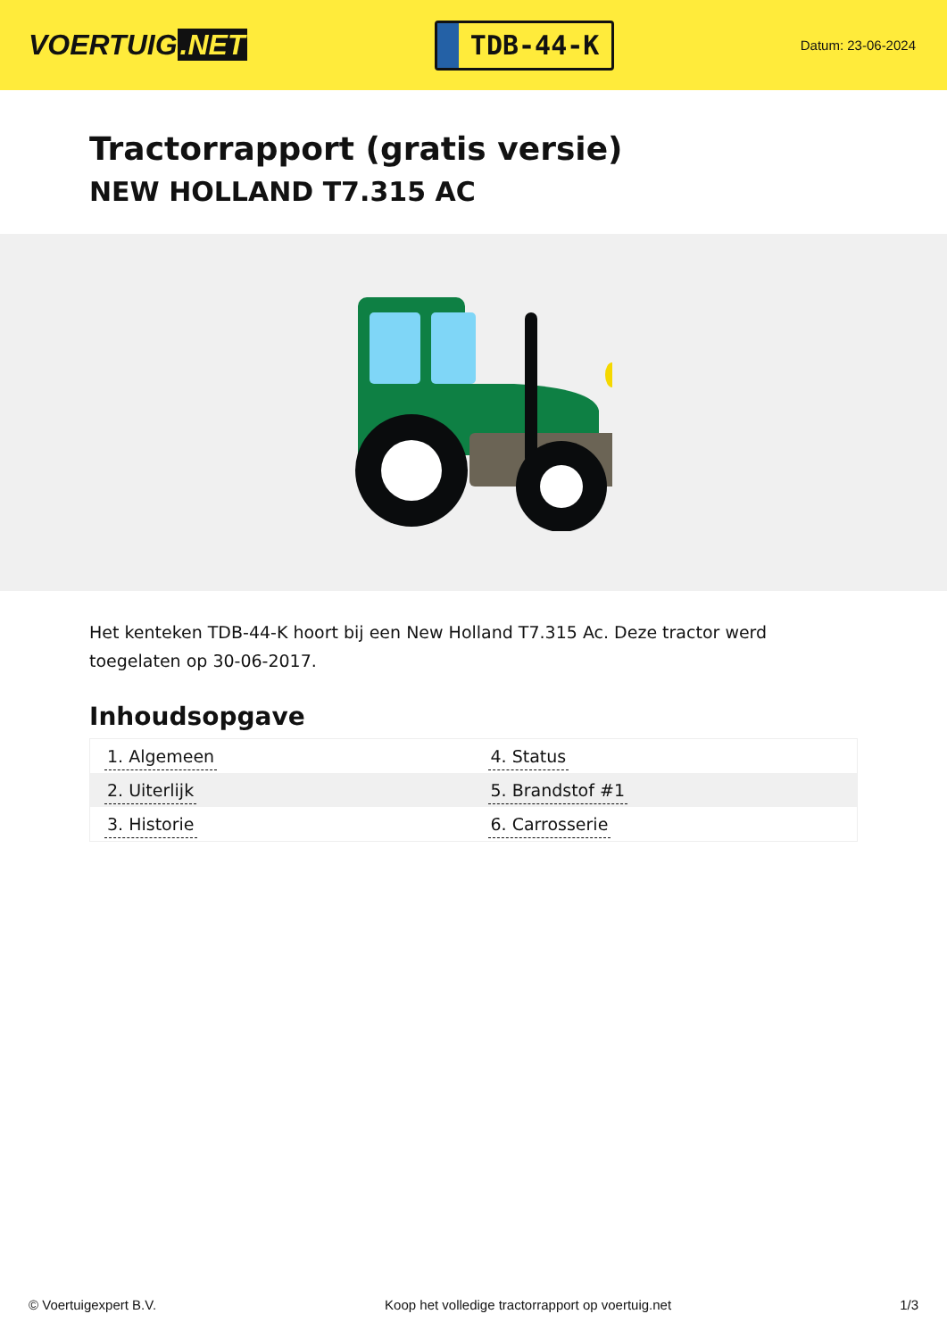VOERTUIG.NET
TDB-44-K
Datum: 23-06-2024
Tractorrapport (gratis versie)
NEW HOLLAND T7.315 AC
Het kenteken TDB-44-K hoort bij een New Holland T7.315 Ac. Deze tractor werd toegelaten op 30-06-2017.
Inhoudsopgave
| 1. Algemeen | 4. Status |
| 2. Uiterlijk | 5. Brandstof #1 |
| 3. Historie | 6. Carrosserie |
© Voertuigexpert B.V. Koop het volledige tractorrapport op voertuig.net
1/3